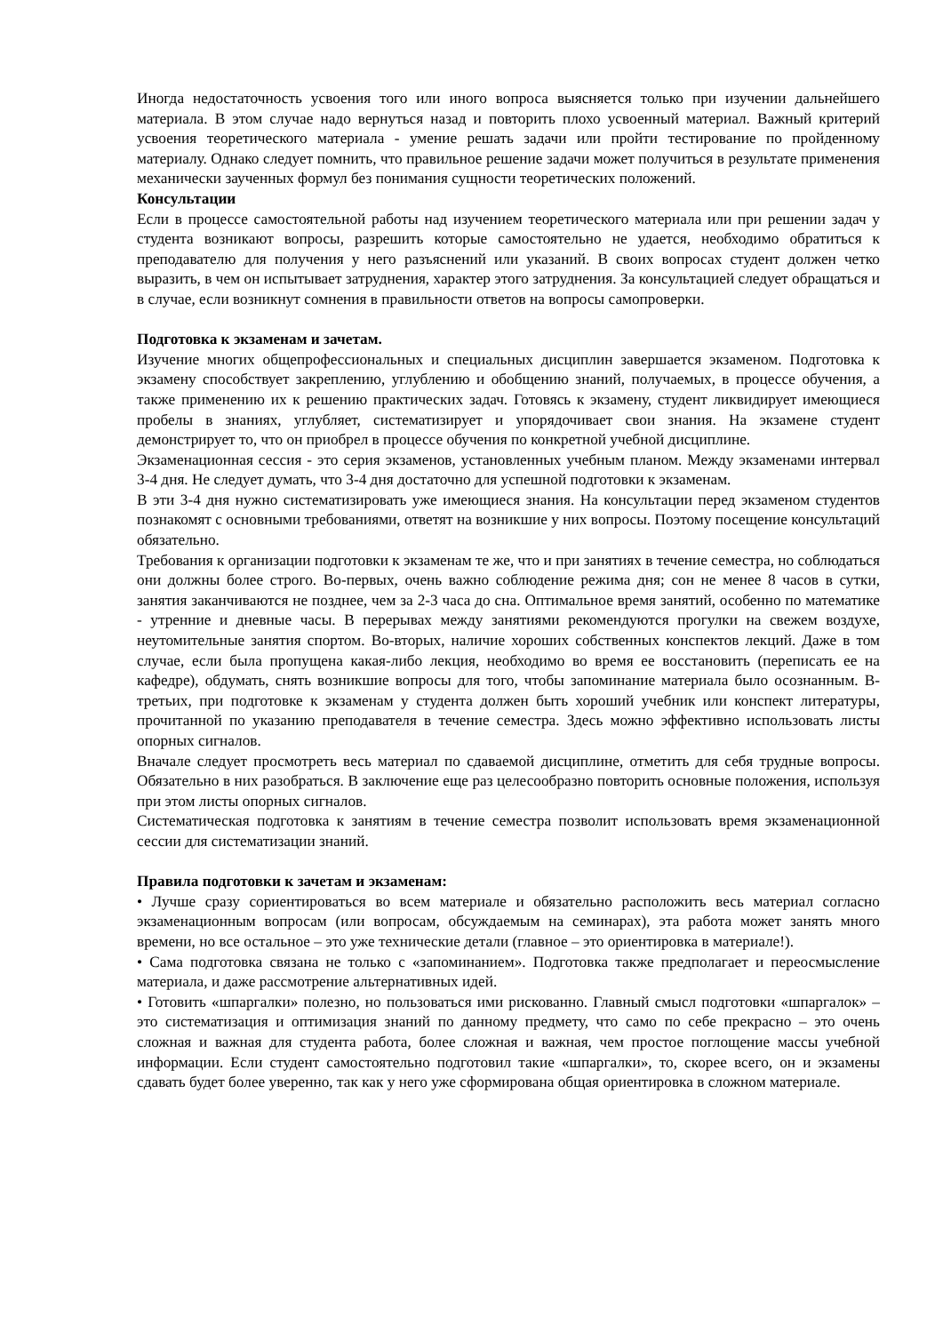Иногда недостаточность усвоения того или иного вопроса выясняется только при изучении дальнейшего материала. В этом случае надо вернуться назад и повторить плохо усвоенный материал. Важный критерий усвоения теоретического материала - умение решать задачи или пройти тестирование по пройденному материалу. Однако следует помнить, что правильное решение задачи может получиться в результате применения механически заученных формул без понимания сущности теоретических положений.
Консультации
Если в процессе самостоятельной работы над изучением теоретического материала или при решении задач у студента возникают вопросы, разрешить которые самостоятельно не удается, необходимо обратиться к преподавателю для получения у него разъяснений или указаний. В своих вопросах студент должен четко выразить, в чем он испытывает затруднения, характер этого затруднения. За консультацией следует обращаться и в случае, если возникнут сомнения в правильности ответов на вопросы самопроверки.
Подготовка к экзаменам и зачетам.
Изучение многих общепрофессиональных и специальных дисциплин завершается экзаменом. Подготовка к экзамену способствует закреплению, углублению и обобщению знаний, получаемых, в процессе обучения, а также применению их к решению практических задач. Готовясь к экзамену, студент ликвидирует имеющиеся пробелы в знаниях, углубляет, систематизирует и упорядочивает свои знания. На экзамене студент демонстрирует то, что он приобрел в процессе обучения по конкретной учебной дисциплине.
Экзаменационная сессия - это серия экзаменов, установленных учебным планом. Между экзаменами интервал 3-4 дня. Не следует думать, что 3-4 дня достаточно для успешной подготовки к экзаменам.
В эти 3-4 дня нужно систематизировать уже имеющиеся знания. На консультации перед экзаменом студентов познакомят с основными требованиями, ответят на возникшие у них вопросы. Поэтому посещение консультаций обязательно.
Требования к организации подготовки к экзаменам те же, что и при занятиях в течение семестра, но соблюдаться они должны более строго. Во-первых, очень важно соблюдение режима дня; сон не менее 8 часов в сутки, занятия заканчиваются не позднее, чем за 2-3 часа до сна. Оптимальное время занятий, особенно по математике - утренние и дневные часы. В перерывах между занятиями рекомендуются прогулки на свежем воздухе, неутомительные занятия спортом. Во-вторых, наличие хороших собственных конспектов лекций. Даже в том случае, если была пропущена какая-либо лекция, необходимо во время ее восстановить (переписать ее на кафедре), обдумать, снять возникшие вопросы для того, чтобы запоминание материала было осознанным. В-третьих, при подготовке к экзаменам у студента должен быть хороший учебник или конспект литературы, прочитанной по указанию преподавателя в течение семестра. Здесь можно эффективно использовать листы опорных сигналов.
Вначале следует просмотреть весь материал по сдаваемой дисциплине, отметить для себя трудные вопросы. Обязательно в них разобраться. В заключение еще раз целесообразно повторить основные положения, используя при этом листы опорных сигналов.
Систематическая подготовка к занятиям в течение семестра позволит использовать время экзаменационной сессии для систематизации знаний.
Правила подготовки к зачетам и экзаменам:
• Лучше сразу сориентироваться во всем материале и обязательно расположить весь материал согласно экзаменационным вопросам (или вопросам, обсуждаемым на семинарах), эта работа может занять много времени, но все остальное – это уже технические детали (главное – это ориентировка в материале!).
• Сама подготовка связана не только с «запоминанием». Подготовка также предполагает и переосмысление материала, и даже рассмотрение альтернативных идей.
• Готовить «шпаргалки» полезно, но пользоваться ими рискованно. Главный смысл подготовки «шпаргалок» – это систематизация и оптимизация знаний по данному предмету, что само по себе прекрасно – это очень сложная и важная для студента работа, более сложная и важная, чем простое поглощение массы учебной информации. Если студент самостоятельно подготовил такие «шпаргалки», то, скорее всего, он и экзамены сдавать будет более уверенно, так как у него уже сформирована общая ориентировка в сложном материале.